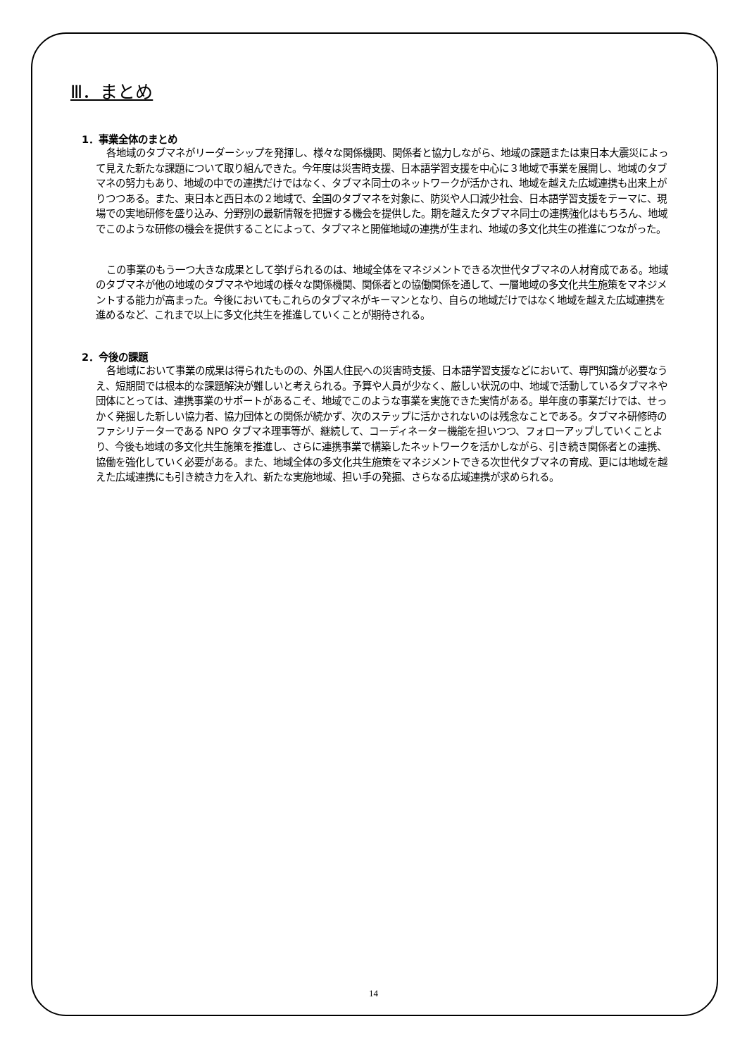Ⅲ．まとめ
1．事業全体のまとめ
各地域のタブマネがリーダーシップを発揮し、様々な関係機関、関係者と協力しながら、地域の課題または東日本大震災によって見えた新たな課題について取り組んできた。今年度は災害時支援、日本語学習支援を中心に３地域で事業を展開し、地域のタブマネの努力もあり、地域の中での連携だけではなく、タブマネ同士のネットワークが活かされ、地域を越えた広域連携も出来上がりつつある。また、東日本と西日本の２地域で、全国のタブマネを対象に、防災や人口減少社会、日本語学習支援をテーマに、現場での実地研修を盛り込み、分野別の最新情報を把握する機会を提供した。期を越えたタブマネ同士の連携強化はもちろん、地域でこのような研修の機会を提供することによって、タブマネと開催地域の連携が生まれ、地域の多文化共生の推進につながった。
この事業のもう一つ大きな成果として挙げられるのは、地域全体をマネジメントできる次世代タブマネの人材育成である。地域のタブマネが他の地域のタブマネや地域の様々な関係機関、関係者との協働関係を通して、一層地域の多文化共生施策をマネジメントする能力が高まった。今後においてもこれらのタブマネがキーマンとなり、自らの地域だけではなく地域を越えた広域連携を進めるなど、これまで以上に多文化共生を推進していくことが期待される。
2．今後の課題
各地域において事業の成果は得られたものの、外国人住民への災害時支援、日本語学習支援などにおいて、専門知識が必要なうえ、短期間では根本的な課題解決が難しいと考えられる。予算や人員が少なく、厳しい状況の中、地域で活動しているタブマネや団体にとっては、連携事業のサポートがあるこそ、地域でこのような事業を実施できた実情がある。単年度の事業だけでは、せっかく発掘した新しい協力者、協力団体との関係が続かず、次のステップに活かされないのは残念なことである。タブマネ研修時のファシリテーターである NPO タブマネ理事等が、継続して、コーディネーター機能を担いつつ、フォローアップしていくことより、今後も地域の多文化共生施策を推進し、さらに連携事業で構築したネットワークを活かしながら、引き続き関係者との連携、協働を強化していく必要がある。また、地域全体の多文化共生施策をマネジメントできる次世代タブマネの育成、更には地域を越えた広域連携にも引き続き力を入れ、新たな実施地域、担い手の発掘、さらなる広域連携が求められる。
14